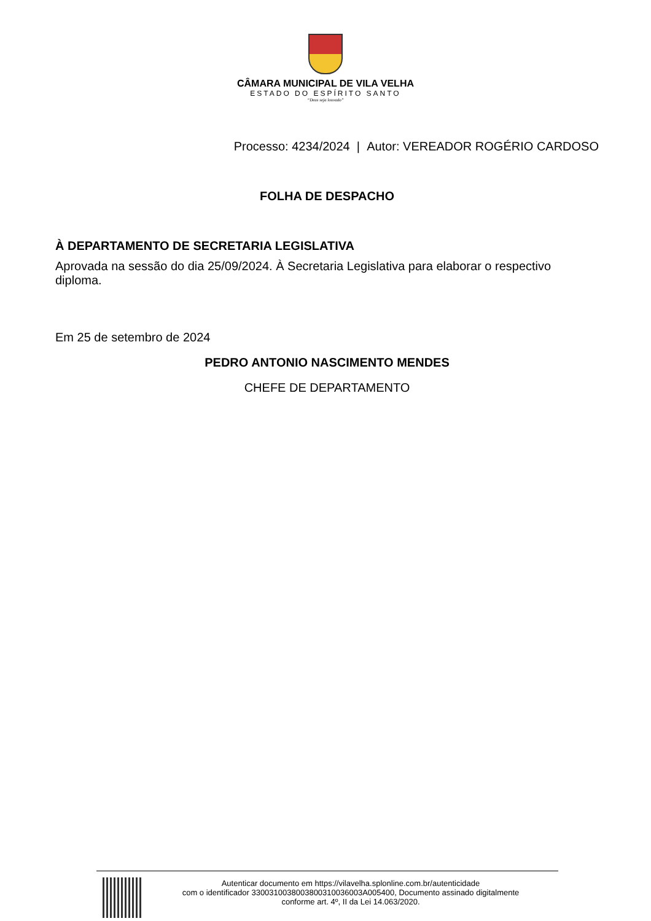CÂMARA MUNICIPAL DE VILA VELHA
ESTADO DO ESPÍRITO SANTO
“Deus seja louvado”
Processo: 4234/2024 | Autor: VEREADOR ROGÉRIO CARDOSO
FOLHA DE DESPACHO
À DEPARTAMENTO DE SECRETARIA LEGISLATIVA
Aprovada na sessão do dia 25/09/2024. À Secretaria Legislativa para elaborar o respectivo diploma.
Em 25 de setembro de 2024
PEDRO ANTONIO NASCIMENTO MENDES
CHEFE DE DEPARTAMENTO
Autenticar documento em https://vilavelha.splonline.com.br/autenticidade
com o identificador 3300310038003800310036003A005400, Documento assinado digitalmente
conforme art. 4º, II da Lei 14.063/2020.